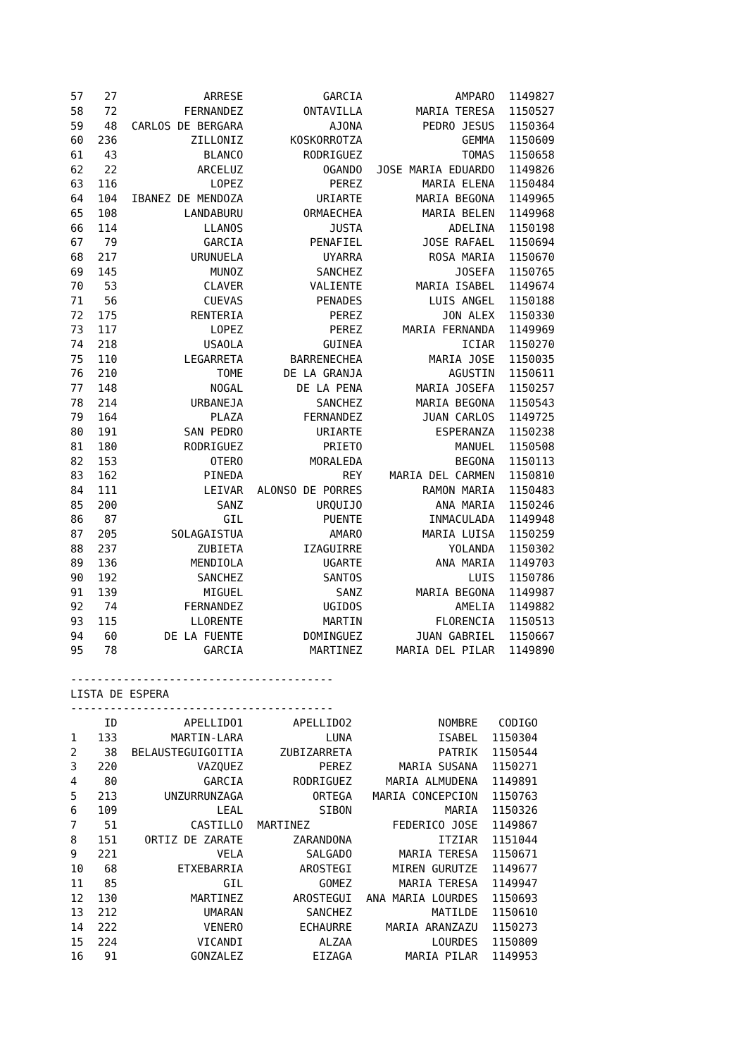| 57 | 27 | ARRESE | GARCIA | AMPARO | 1149827 |
| 58 | 72 | FERNANDEZ | ONTAVILLA | MARIA TERESA | 1150527 |
| 59 | 48 | CARLOS DE BERGARA | AJONA | PEDRO JESUS | 1150364 |
| 60 | 236 | ZILLONIZ | KOSKORROTZA | GEMMA | 1150609 |
| 61 | 43 | BLANCO | RODRIGUEZ | TOMAS | 1150658 |
| 62 | 22 | ARCELUZ | OGANDO | JOSE MARIA EDUARDO | 1149826 |
| 63 | 116 | LOPEZ | PEREZ | MARIA ELENA | 1150484 |
| 64 | 104 | IBANEZ DE MENDOZA | URIARTE | MARIA BEGONA | 1149965 |
| 65 | 108 | LANDABURU | ORMAECHEA | MARIA BELEN | 1149968 |
| 66 | 114 | LLANOS | JUSTA | ADELINA | 1150198 |
| 67 | 79 | GARCIA | PENAFIEL | JOSE RAFAEL | 1150694 |
| 68 | 217 | URUNUELA | UYARRA | ROSA MARIA | 1150670 |
| 69 | 145 | MUNOZ | SANCHEZ | JOSEFA | 1150765 |
| 70 | 53 | CLAVER | VALIENTE | MARIA ISABEL | 1149674 |
| 71 | 56 | CUEVAS | PENADES | LUIS ANGEL | 1150188 |
| 72 | 175 | RENTERIA | PEREZ | JON ALEX | 1150330 |
| 73 | 117 | LOPEZ | PEREZ | MARIA FERNANDA | 1149969 |
| 74 | 218 | USAOLA | GUINEA | ICIAR | 1150270 |
| 75 | 110 | LEGARRETA | BARRENECHEA | MARIA JOSE | 1150035 |
| 76 | 210 | TOME | DE LA GRANJA | AGUSTIN | 1150611 |
| 77 | 148 | NOGAL | DE LA PENA | MARIA JOSEFA | 1150257 |
| 78 | 214 | URBANEJA | SANCHEZ | MARIA BEGONA | 1150543 |
| 79 | 164 | PLAZA | FERNANDEZ | JUAN CARLOS | 1149725 |
| 80 | 191 | SAN PEDRO | URIARTE | ESPERANZA | 1150238 |
| 81 | 180 | RODRIGUEZ | PRIETO | MANUEL | 1150508 |
| 82 | 153 | OTERO | MORALEDA | BEGONA | 1150113 |
| 83 | 162 | PINEDA | REY | MARIA DEL CARMEN | 1150810 |
| 84 | 111 | LEIVAR | ALONSO DE PORRES | RAMON MARIA | 1150483 |
| 85 | 200 | SANZ | URQUIJO | ANA MARIA | 1150246 |
| 86 | 87 | GIL | PUENTE | INMACULADA | 1149948 |
| 87 | 205 | SOLAGAISTUA | AMARO | MARIA LUISA | 1150259 |
| 88 | 237 | ZUBIETA | IZAGUIRRE | YOLANDA | 1150302 |
| 89 | 136 | MENDIOLA | UGARTE | ANA MARIA | 1149703 |
| 90 | 192 | SANCHEZ | SANTOS | LUIS | 1150786 |
| 91 | 139 | MIGUEL | SANZ | MARIA BEGONA | 1149987 |
| 92 | 74 | FERNANDEZ | UGIDOS | AMELIA | 1149882 |
| 93 | 115 | LLORENTE | MARTIN | FLORENCIA | 1150513 |
| 94 | 60 | DE LA FUENTE | DOMINGUEZ | JUAN GABRIEL | 1150667 |
| 95 | 78 | GARCIA | MARTINEZ | MARIA DEL PILAR | 1149890 |
----------------------------------------
LISTA DE ESPERA
----------------------------------------
| | ID | APELLIDO1 | APELLIDO2 | NOMBRE | CODIGO |
| --- | --- | --- | --- | --- | --- |
| 1 | 133 | MARTIN-LARA | LUNA | ISABEL | 1150304 |
| 2 | 38 | BELAUSTEGUIGOITIA | ZUBIZARRETA | PATRIK | 1150544 |
| 3 | 220 | VAZQUEZ | PEREZ | MARIA SUSANA | 1150271 |
| 4 | 80 | GARCIA | RODRIGUEZ | MARIA ALMUDENA | 1149891 |
| 5 | 213 | UNZURRUNZAGA | ORTEGA | MARIA CONCEPCION | 1150763 |
| 6 | 109 | LEAL | SIBON | MARIA | 1150326 |
| 7 | 51 | CASTILLO | MARTINEZ | FEDERICO JOSE | 1149867 |
| 8 | 151 | ORTIZ DE ZARATE | ZARANDONA | ITZIAR | 1151044 |
| 9 | 221 | VELA | SALGADO | MARIA TERESA | 1150671 |
| 10 | 68 | ETXEBARRIA | AROSTEGI | MIREN GURUTZE | 1149677 |
| 11 | 85 | GIL | GOMEZ | MARIA TERESA | 1149947 |
| 12 | 130 | MARTINEZ | AROSTEGUI | ANA MARIA LOURDES | 1150693 |
| 13 | 212 | UMARAN | SANCHEZ | MATILDE | 1150610 |
| 14 | 222 | VENERO | ECHAURRE | MARIA ARANZAZU | 1150273 |
| 15 | 224 | VICANDI | ALZAA | LOURDES | 1150809 |
| 16 | 91 | GONZALEZ | EIZAGA | MARIA PILAR | 1149953 |